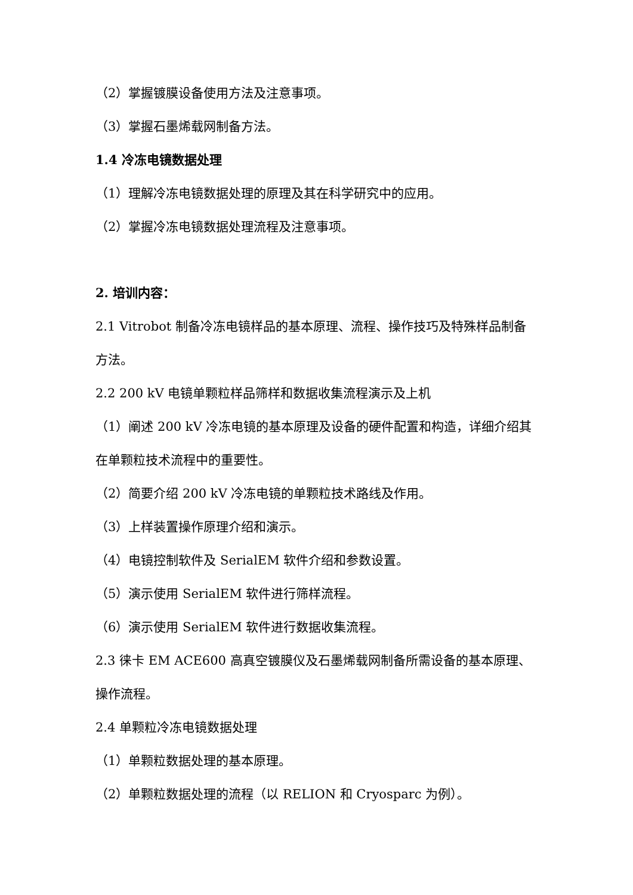（2）掌握镀膜设备使用方法及注意事项。
（3）掌握石墨烯载网制备方法。
1.4 冷冻电镜数据处理
（1）理解冷冻电镜数据处理的原理及其在科学研究中的应用。
（2）掌握冷冻电镜数据处理流程及注意事项。
2. 培训内容：
2.1 Vitrobot 制备冷冻电镜样品的基本原理、流程、操作技巧及特殊样品制备方法。
2.2 200 kV 电镜单颗粒样品筛样和数据收集流程演示及上机
（1）阐述 200 kV 冷冻电镜的基本原理及设备的硬件配置和构造，详细介绍其在单颗粒技术流程中的重要性。
（2）简要介绍 200 kV 冷冻电镜的单颗粒技术路线及作用。
（3）上样装置操作原理介绍和演示。
（4）电镜控制软件及 SerialEM 软件介绍和参数设置。
（5）演示使用 SerialEM 软件进行筛样流程。
（6）演示使用 SerialEM 软件进行数据收集流程。
2.3 徕卡 EM ACE600 高真空镀膜仪及石墨烯载网制备所需设备的基本原理、操作流程。
2.4 单颗粒冷冻电镜数据处理
（1）单颗粒数据处理的基本原理。
（2）单颗粒数据处理的流程（以 RELION 和 Cryosparc 为例）。